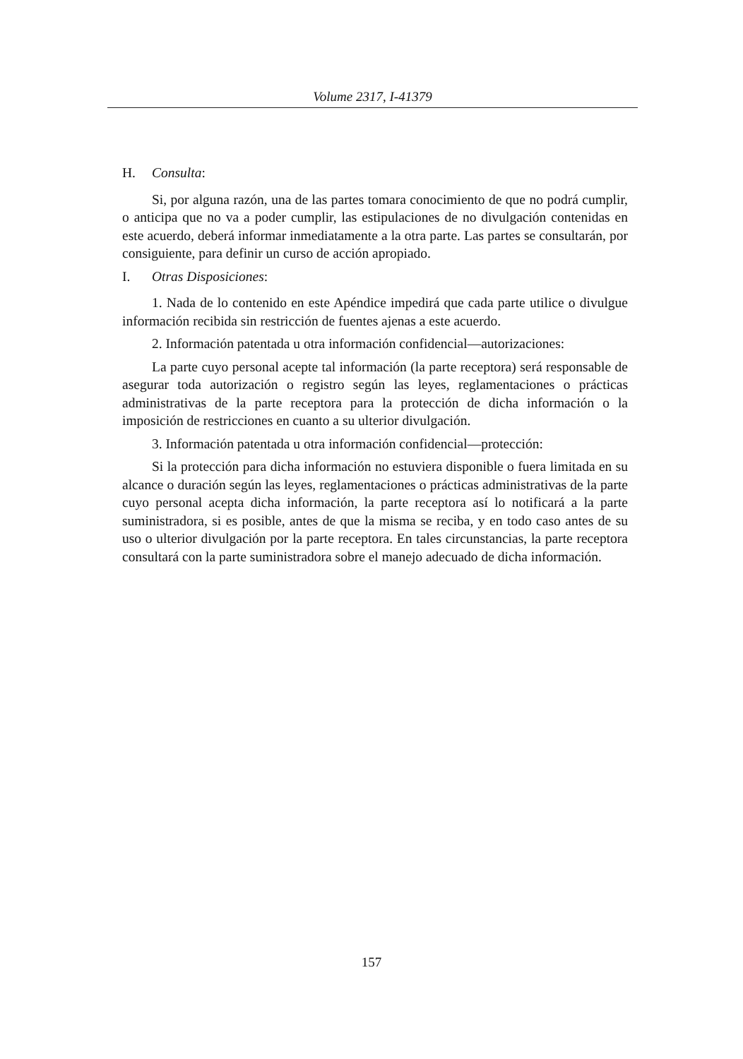Volume 2317, I-41379
H. Consulta:
Si, por alguna razón, una de las partes tomara conocimiento de que no podrá cumplir, o anticipa que no va a poder cumplir, las estipulaciones de no divulgación contenidas en este acuerdo, deberá informar inmediatamente a la otra parte. Las partes se consultarán, por consiguiente, para definir un curso de acción apropiado.
I. Otras Disposiciones:
1. Nada de lo contenido en este Apéndice impedirá que cada parte utilice o divulgue información recibida sin restricción de fuentes ajenas a este acuerdo.
2. Información patentada u otra información confidencial—autorizaciones:
La parte cuyo personal acepte tal información (la parte receptora) será responsable de asegurar toda autorización o registro según las leyes, reglamentaciones o prácticas administrativas de la parte receptora para la protección de dicha información o la imposición de restricciones en cuanto a su ulterior divulgación.
3. Información patentada u otra información confidencial—protección:
Si la protección para dicha información no estuviera disponible o fuera limitada en su alcance o duración según las leyes, reglamentaciones o prácticas administrativas de la parte cuyo personal acepta dicha información, la parte receptora así lo notificará a la parte suministradora, si es posible, antes de que la misma se reciba, y en todo caso antes de su uso o ulterior divulgación por la parte receptora. En tales circunstancias, la parte receptora consultará con la parte suministradora sobre el manejo adecuado de dicha información.
157